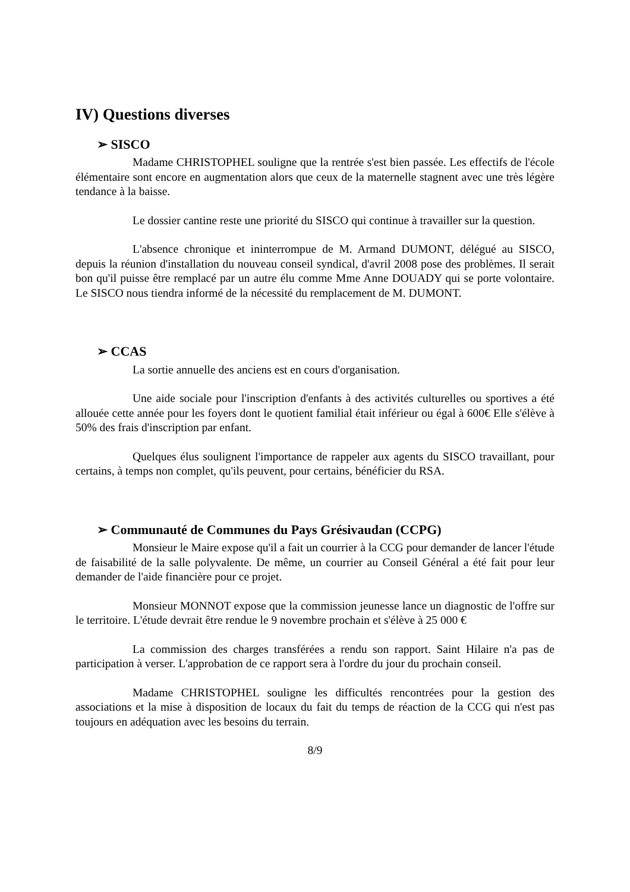IV) Questions diverses
➢ SISCO
Madame CHRISTOPHEL souligne que la rentrée s'est bien passée. Les effectifs de l'école élémentaire sont encore en augmentation alors que ceux de la maternelle stagnent avec une très légère tendance à la baisse.
Le dossier cantine reste une priorité du SISCO qui continue à travailler sur la question.
L'absence chronique et ininterrompue de M. Armand DUMONT, délégué au SISCO, depuis la réunion d'installation du nouveau conseil syndical, d'avril 2008 pose des problèmes. Il serait bon qu'il puisse être remplacé par un autre élu comme Mme Anne DOUADY qui se porte volontaire. Le SISCO nous tiendra informé de la nécessité du remplacement de M. DUMONT.
➢ CCAS
La sortie annuelle des anciens est en cours d'organisation.
Une aide sociale pour l'inscription d'enfants à des activités culturelles ou sportives a été allouée cette année pour les foyers dont le quotient familial était inférieur ou égal à 600€ Elle s'élève à 50% des frais d'inscription par enfant.
Quelques élus soulignent l'importance de rappeler aux agents du SISCO travaillant, pour certains, à temps non complet, qu'ils peuvent, pour certains, bénéficier du RSA.
➢ Communauté de Communes du Pays Grésivaudan (CCPG)
Monsieur le Maire expose qu'il a fait un courrier à la CCG pour demander de lancer l'étude de faisabilité de la salle polyvalente. De même, un courrier au Conseil Général a été fait pour leur demander de l'aide financière pour ce projet.
Monsieur MONNOT expose que la commission jeunesse lance un diagnostic de l'offre sur le territoire. L'étude devrait être rendue le 9 novembre prochain et s'élève à 25 000 €
La commission des charges transférées a rendu son rapport. Saint Hilaire n'a pas de participation à verser. L'approbation de ce rapport sera à l'ordre du jour du prochain conseil.
Madame CHRISTOPHEL souligne les difficultés rencontrées pour la gestion des associations et la mise à disposition de locaux du fait du temps de réaction de la CCG qui n'est pas toujours en adéquation avec les besoins du terrain.
8/9